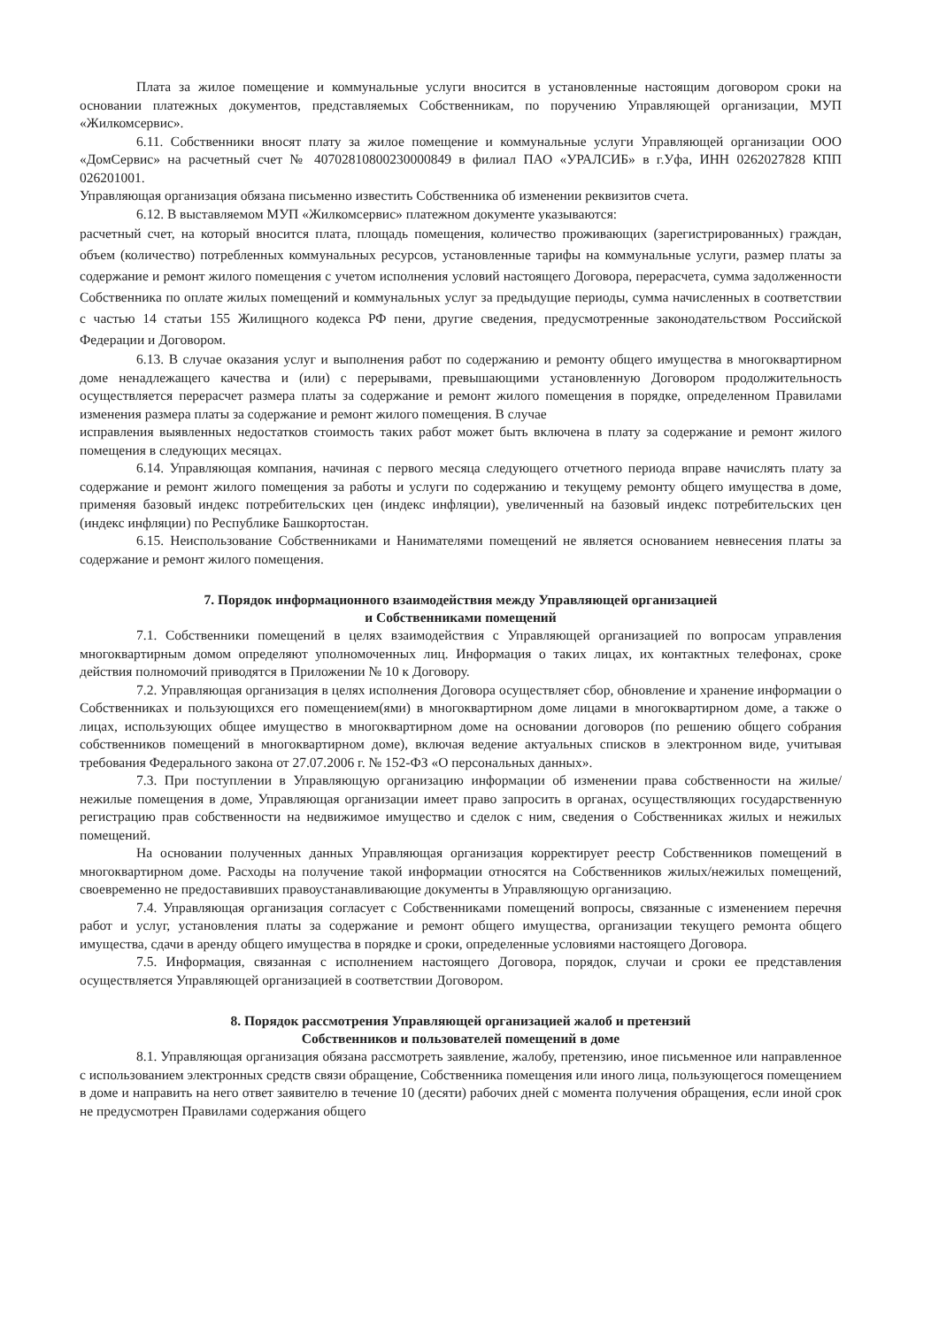Плата за жилое помещение и коммунальные услуги вносится в установленные настоящим договором сроки на основании платежных документов, представляемых Собственникам, по поручению Управляющей организации, МУП «Жилкомсервис».
6.11. Собственники вносят плату за жилое помещение и коммунальные услуги Управляющей организации ООО «ДомСервис» на расчетный счет № 40702810800230000849 в филиал ПАО «УРАЛСИБ» в г.Уфа, ИНН 0262027828 КПП 026201001.
Управляющая организация обязана письменно известить Собственника об изменении реквизитов счета.
6.12. В выставляемом МУП «Жилкомсервис» платежном документе указываются:
расчетный счет, на который вносится плата, площадь помещения, количество проживающих (зарегистрированных) граждан, объем (количество) потребленных коммунальных ресурсов, установленные тарифы на коммунальные услуги, размер платы за содержание и ремонт жилого помещения с учетом исполнения условий настоящего Договора, перерасчета, сумма задолженности Собственника по оплате жилых помещений и коммунальных услуг за предыдущие периоды, сумма начисленных в соответствии с частью 14 статьи 155 Жилищного кодекса РФ пени, другие сведения, предусмотренные законодательством Российской Федерации и Договором.
6.13. В случае оказания услуг и выполнения работ по содержанию и ремонту общего имущества в многоквартирном доме ненадлежащего качества и (или) с перерывами, превышающими установленную Договором продолжительность осуществляется перерасчет размера платы за содержание и ремонт жилого помещения в порядке, определенном Правилами изменения размера платы за содержание и ремонт жилого помещения. В случае
исправления выявленных недостатков стоимость таких работ может быть включена в плату за содержание и ремонт жилого помещения в следующих месяцах.
6.14. Управляющая компания, начиная с первого месяца следующего отчетного периода вправе начислять плату за содержание и ремонт жилого помещения за работы и услуги по содержанию и текущему ремонту общего имущества в доме, применяя базовый индекс потребительских цен (индекс инфляции), увеличенный на базовый индекс потребительских цен (индекс инфляции) по Республике Башкортостан.
6.15. Неиспользование Собственниками и Нанимателями помещений не является основанием невнесения платы за содержание и ремонт жилого помещения.
7. Порядок информационного взаимодействия между Управляющей организацией
и Собственниками помещений
7.1. Собственники помещений в целях взаимодействия с Управляющей организацией по вопросам управления многоквартирным домом определяют уполномоченных лиц. Информация о таких лицах, их контактных телефонах, сроке действия полномочий приводятся в Приложении № 10 к Договору.
7.2. Управляющая организация в целях исполнения Договора осуществляет сбор, обновление и хранение информации о Собственниках и пользующихся его помещением(ями) в многоквартирном доме лицами в многоквартирном доме, а также о лицах, использующих общее имущество в многоквартирном доме на основании договоров (по решению общего собрания собственников помещений в многоквартирном доме), включая ведение актуальных списков в электронном виде, учитывая требования Федерального закона от 27.07.2006 г. № 152-ФЗ «О персональных данных».
7.3. При поступлении в Управляющую организацию информации об изменении права собственности на жилые/нежилые помещения в доме, Управляющая организации имеет право запросить в органах, осуществляющих государственную регистрацию прав собственности на недвижимое имущество и сделок с ним, сведения о Собственниках жилых и нежилых помещений.
На основании полученных данных Управляющая организация корректирует реестр Собственников помещений в многоквартирном доме. Расходы на получение такой информации относятся на Собственников жилых/нежилых помещений, своевременно не предоставивших правоустанавливающие документы в Управляющую организацию.
7.4. Управляющая организация согласует с Собственниками помещений вопросы, связанные с изменением перечня работ и услуг, установления платы за содержание и ремонт общего имущества, организации текущего ремонта общего имущества, сдачи в аренду общего имущества в порядке и сроки, определенные условиями настоящего Договора.
7.5. Информация, связанная с исполнением настоящего Договора, порядок, случаи и сроки ее представления осуществляется Управляющей организацией в соответствии Договором.
8. Порядок рассмотрения Управляющей организацией жалоб и претензий
Собственников и пользователей помещений в доме
8.1. Управляющая организация обязана рассмотреть заявление, жалобу, претензию, иное письменное или направленное с использованием электронных средств связи обращение, Собственника помещения или иного лица, пользующегося помещением в доме и направить на него ответ заявителю в течение 10 (десяти) рабочих дней с момента получения обращения, если иной срок не предусмотрен Правилами содержания общего